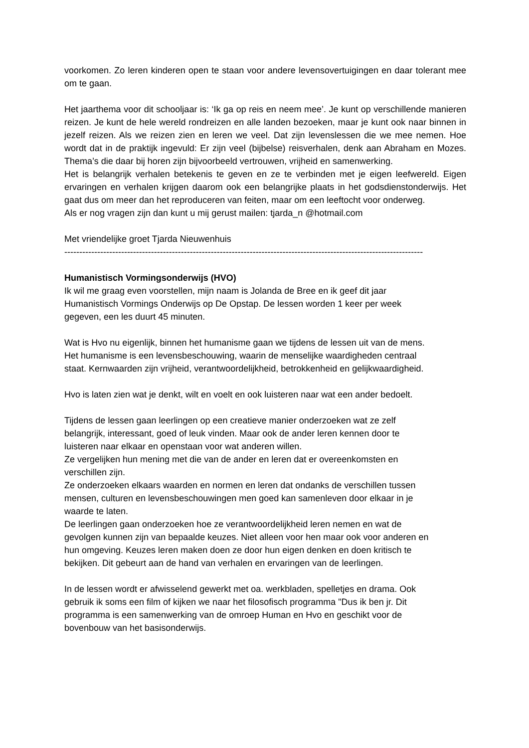voorkomen. Zo leren kinderen open te staan voor andere levensovertuigingen en daar tolerant mee om te gaan.
Het jaarthema voor dit schooljaar is: ‘Ik ga op reis en neem mee’. Je kunt op verschillende manieren reizen. Je kunt de hele wereld rondreizen en alle landen bezoeken, maar je kunt ook naar binnen in jezelf reizen. Als we reizen zien en leren we veel. Dat zijn levenslessen die we mee nemen. Hoe wordt dat in de praktijk ingevuld: Er zijn veel (bijbelse) reisverhalen, denk aan Abraham en Mozes. Thema’s die daar bij horen zijn bijvoorbeeld vertrouwen, vrijheid en samenwerking.
Het is belangrijk verhalen betekenis te geven en ze te verbinden met je eigen leefwereld. Eigen ervaringen en verhalen krijgen daarom ook een belangrijke plaats in het godsdienstonderwijs. Het gaat dus om meer dan het reproduceren van feiten, maar om een leeftocht voor onderweg.
Als er nog vragen zijn dan kunt u mij gerust mailen: tjarda_n @hotmail.com
Met vriendelijke groet Tjarda Nieuwenhuis
------------------------------------------------------------------------------------------------------------------------
Humanistisch Vormingsonderwijs (HVO)
Ik wil me graag even voorstellen, mijn naam is Jolanda de Bree en ik geef dit jaar
Humanistisch Vormings Onderwijs op De Opstap. De lessen worden 1 keer per week
gegeven, een les duurt 45 minuten.
Wat is Hvo nu eigenlijk, binnen het humanisme gaan we tijdens de lessen uit van de mens.
Het humanisme is een levensbeschouwing, waarin de menselijke waardigheden centraal
staat. Kernwaarden zijn vrijheid, verantwoordelijkheid, betrokkenheid en gelijkwaardigheid.
Hvo is laten zien wat je denkt, wilt en voelt en ook luisteren naar wat een ander bedoelt.
Tijdens de lessen gaan leerlingen op een creatieve manier onderzoeken wat ze zelf
belangrijk, interessant, goed of leuk vinden. Maar ook de ander leren kennen door te
luisteren naar elkaar en openstaan voor wat anderen willen.
Ze vergelijken hun mening met die van de ander en leren dat er overeenkomsten en
verschillen zijn.
Ze onderzoeken elkaars waarden en normen en leren dat ondanks de verschillen tussen
mensen, culturen en levensbeschouwingen men goed kan samenleven door elkaar in je
waarde te laten.
De leerlingen gaan onderzoeken hoe ze verantwoordelijkheid leren nemen en wat de
gevolgen kunnen zijn van bepaalde keuzes. Niet alleen voor hen maar ook voor anderen en
hun omgeving. Keuzes leren maken doen ze door hun eigen denken en doen kritisch te
bekijken. Dit gebeurt aan de hand van verhalen en ervaringen van de leerlingen.
In de lessen wordt er afwisselend gewerkt met oa. werkbladen, spelletjes en drama. Ook
gebruik ik soms een film of kijken we naar het filosofisch programma "Dus ik ben jr. Dit
programma is een samenwerking van de omroep Human en Hvo en geschikt voor de
bovenbouw van het basisonderwijs.